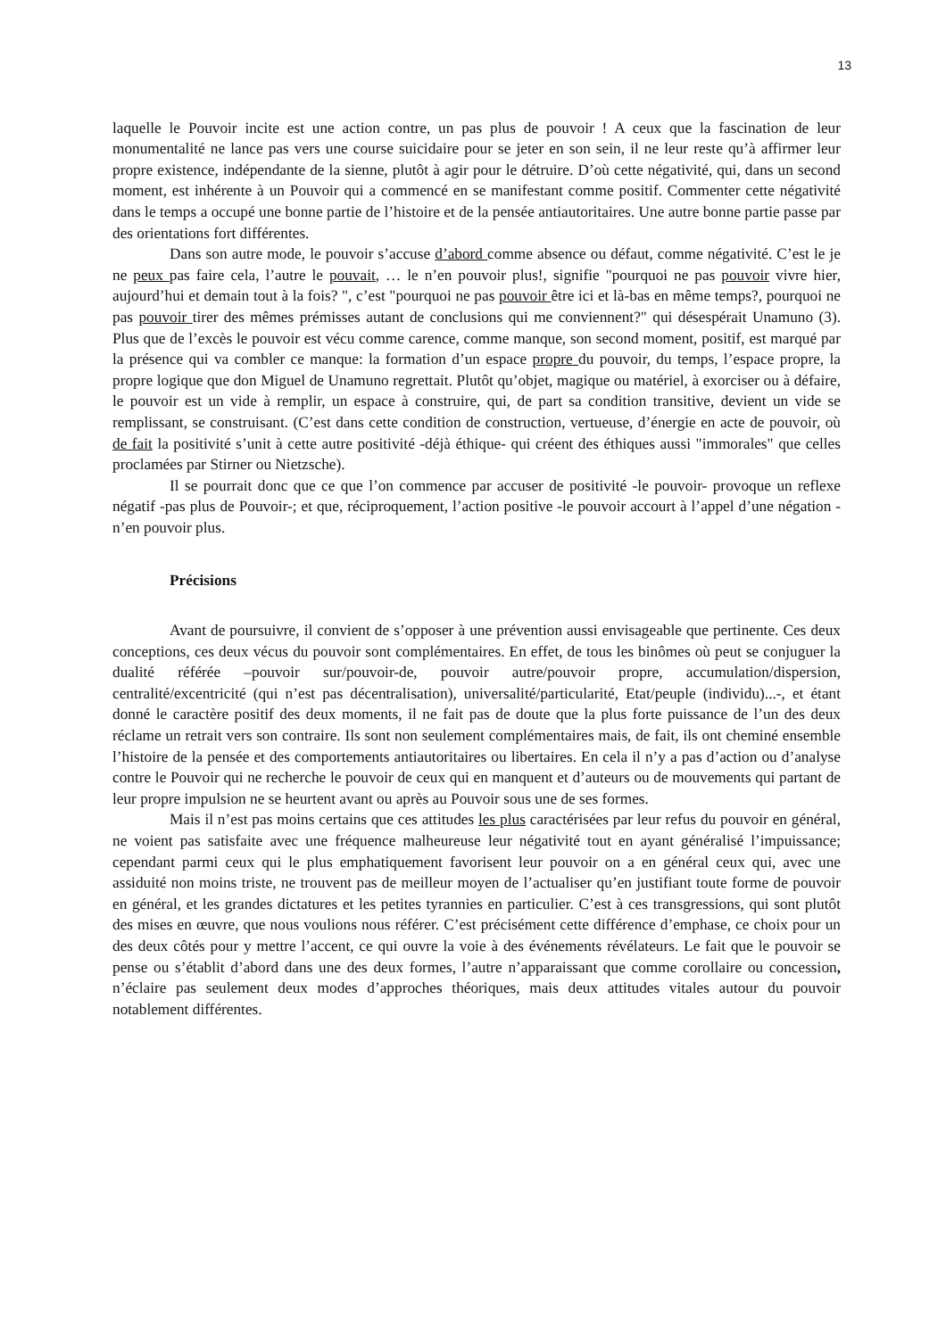13
laquelle le Pouvoir incite est une action contre, un pas plus de pouvoir ! A ceux que la fascination de leur monumentalité ne lance pas vers une course suicidaire pour se jeter en son sein, il ne leur reste qu’à affirmer leur propre existence, indépendante de la sienne, plutôt à agir pour le détruire. D’où cette négativité, qui, dans un second moment, est inhérente à un Pouvoir qui a commencé en se manifestant comme positif. Commenter cette négativité dans le temps a occupé une bonne partie de l’histoire et de la pensée antiautoritaires. Une autre bonne partie passe par des orientations fort différentes.
Dans son autre mode, le pouvoir s’accuse d’abord comme absence ou défaut, comme négativité. C’est le je ne peux pas faire cela, l’autre le pouvait, … le n’en pouvoir plus!, signifie "pourquoi ne pas pouvoir vivre hier, aujourd’hui et demain tout à la fois? ", c’est "pourquoi ne pas pouvoir être ici et là-bas en même temps?, pourquoi ne pas pouvoir tirer des mêmes prémisses autant de conclusions qui me conviennent?" qui désespérait Unamuno (3). Plus que de l’excès le pouvoir est vécu comme carence, comme manque, son second moment, positif, est marqué par la présence qui va combler ce manque: la formation d’un espace propre du pouvoir, du temps, l’espace propre, la propre logique que don Miguel de Unamuno regrettait. Plutôt qu’objet, magique ou matériel, à exorciser ou à défaire, le pouvoir est un vide à remplir, un espace à construire, qui, de part sa condition transitive, devient un vide se remplissant, se construisant. (C’est dans cette condition de construction, vertueuse, d’énergie en acte de pouvoir, où de fait la positivité s’unit à cette autre positivité -déjà éthique- qui créent des éthiques aussi "immorales" que celles proclamées par Stirner ou Nietzsche).
Il se pourrait donc que ce que l’on commence par accuser de positivité -le pouvoir- provoque un reflexe négatif -pas plus de Pouvoir-; et que, réciproquement, l’action positive -le pouvoir accourt à l’appel d’une négation -n’en pouvoir plus.
Précisions
Avant de poursuivre, il convient de s’opposer à une prévention aussi envisageable que pertinente. Ces deux conceptions, ces deux vécus du pouvoir sont complémentaires. En effet, de tous les binômes où peut se conjuguer la dualité référée –pouvoir sur/pouvoir-de, pouvoir autre/pouvoir propre, accumulation/dispersion, centralité/excentricité (qui n’est pas décentralisation), universalité/particularité, Etat/peuple (individu)...-, et étant donné le caractère positif des deux moments, il ne fait pas de doute que la plus forte puissance de l’un des deux réclame un retrait vers son contraire. Ils sont non seulement complémentaires mais, de fait, ils ont cheminé ensemble l’histoire de la pensée et des comportements antiautoritaires ou libertaires. En cela il n’y a pas d’action ou d’analyse contre le Pouvoir qui ne recherche le pouvoir de ceux qui en manquent et d’auteurs ou de mouvements qui partant de leur propre impulsion ne se heurtent avant ou après au Pouvoir sous une de ses formes.
Mais il n’est pas moins certains que ces attitudes les plus caractérisées par leur refus du pouvoir en général, ne voient pas satisfaite avec une fréquence malheureuse leur négativité tout en ayant généralisé l’impuissance; cependant parmi ceux qui le plus emphatiquement favorisent leur pouvoir on a en général ceux qui, avec une assiduité non moins triste, ne trouvent pas de meilleur moyen de l’actualiser qu’en justifiant toute forme de pouvoir en général, et les grandes dictatures et les petites tyrannies en particulier. C’est à ces transgressions, qui sont plutôt des mises en œuvre, que nous voulions nous référer. C’est précisément cette différence d’emphase, ce choix pour un des deux côtés pour y mettre l’accent, ce qui ouvre la voie à des événements révélateurs. Le fait que le pouvoir se pense ou s’établit d’abord dans une des deux formes, l’autre n’apparaissant que comme corollaire ou concession, n’éclaire pas seulement deux modes d’approches théoriques, mais deux attitudes vitales autour du pouvoir notablement différentes.